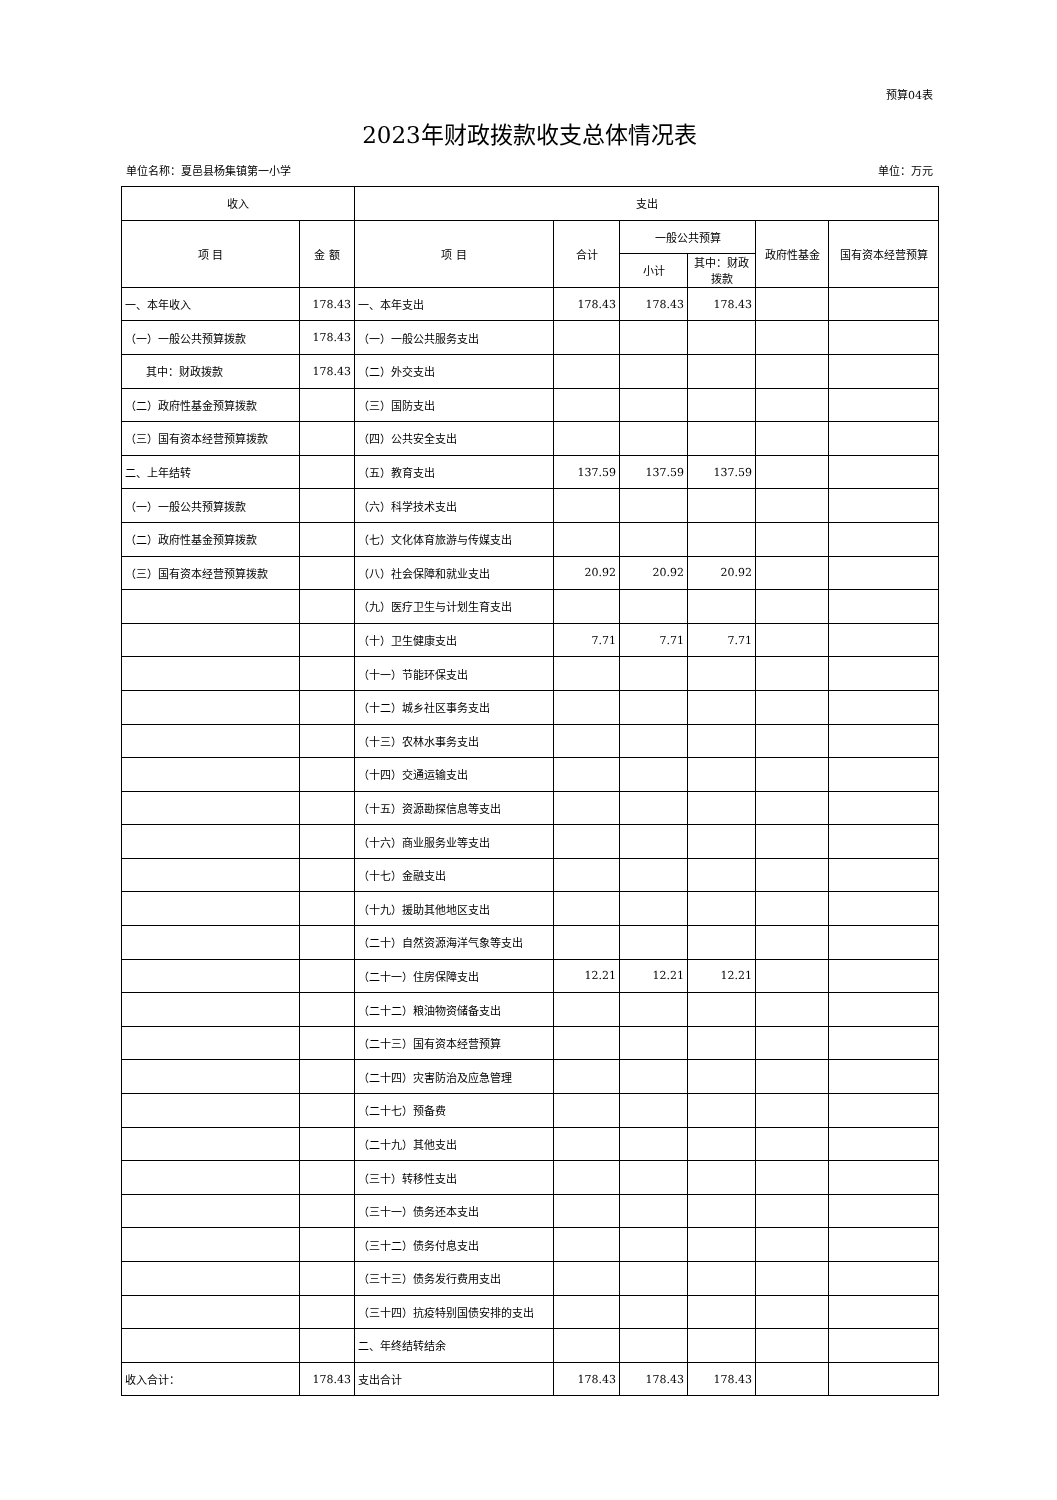预算04表
2023年财政拨款收支总体情况表
单位名称：夏邑县杨集镇第一小学 单位：万元
| 收入 | | 支出 | | | | | |
| --- | --- | --- | --- | --- | --- | --- | --- |
| 项 目 | 金 额 | 项 目 | 合计 | 一般公共预算 | | 政府性基金 | 国有资本经营预算 |
| | | | | 小计 | 其中：财政拨款 | | |
| 一、本年收入 | 178.43 | 一、本年支出 | 178.43 | 178.43 | 178.43 | | |
| （一）一般公共预算拨款 | 178.43 | （一）一般公共服务支出 | | | | | |
| 其中：财政拨款 | 178.43 | （二）外交支出 | | | | | |
| （二）政府性基金预算拨款 | | （三）国防支出 | | | | | |
| （三）国有资本经营预算拨款 | | （四）公共安全支出 | | | | | |
| 二、上年结转 | | （五）教育支出 | 137.59 | 137.59 | 137.59 | | |
| （一）一般公共预算拨款 | | （六）科学技术支出 | | | | | |
| （二）政府性基金预算拨款 | | （七）文化体育旅游与传媒支出 | | | | | |
| （三）国有资本经营预算拨款 | | （八）社会保障和就业支出 | 20.92 | 20.92 | 20.92 | | |
| | | （九）医疗卫生与计划生育支出 | | | | | |
| | | （十）卫生健康支出 | 7.71 | 7.71 | 7.71 | | |
| | | （十一）节能环保支出 | | | | | |
| | | （十二）城乡社区事务支出 | | | | | |
| | | （十三）农林水事务支出 | | | | | |
| | | （十四）交通运输支出 | | | | | |
| | | （十五）资源勘探信息等支出 | | | | | |
| | | （十六）商业服务业等支出 | | | | | |
| | | （十七）金融支出 | | | | | |
| | | （十九）援助其他地区支出 | | | | | |
| | | （二十）自然资源海洋气象等支出 | | | | | |
| | | （二十一）住房保障支出 | 12.21 | 12.21 | 12.21 | | |
| | | （二十二）粮油物资储备支出 | | | | | |
| | | （二十三）国有资本经营预算 | | | | | |
| | | （二十四）灾害防治及应急管理 | | | | | |
| | | （二十七）预备费 | | | | | |
| | | （二十九）其他支出 | | | | | |
| | | （三十）转移性支出 | | | | | |
| | | （三十一）债务还本支出 | | | | | |
| | | （三十二）债务付息支出 | | | | | |
| | | （三十三）债务发行费用支出 | | | | | |
| | | （三十四）抗疫特别国债安排的支出 | | | | | |
| | | 二、年终结转结余 | | | | | |
| 收入合计： | 178.43 | 支出合计 | 178.43 | 178.43 | 178.43 | | |